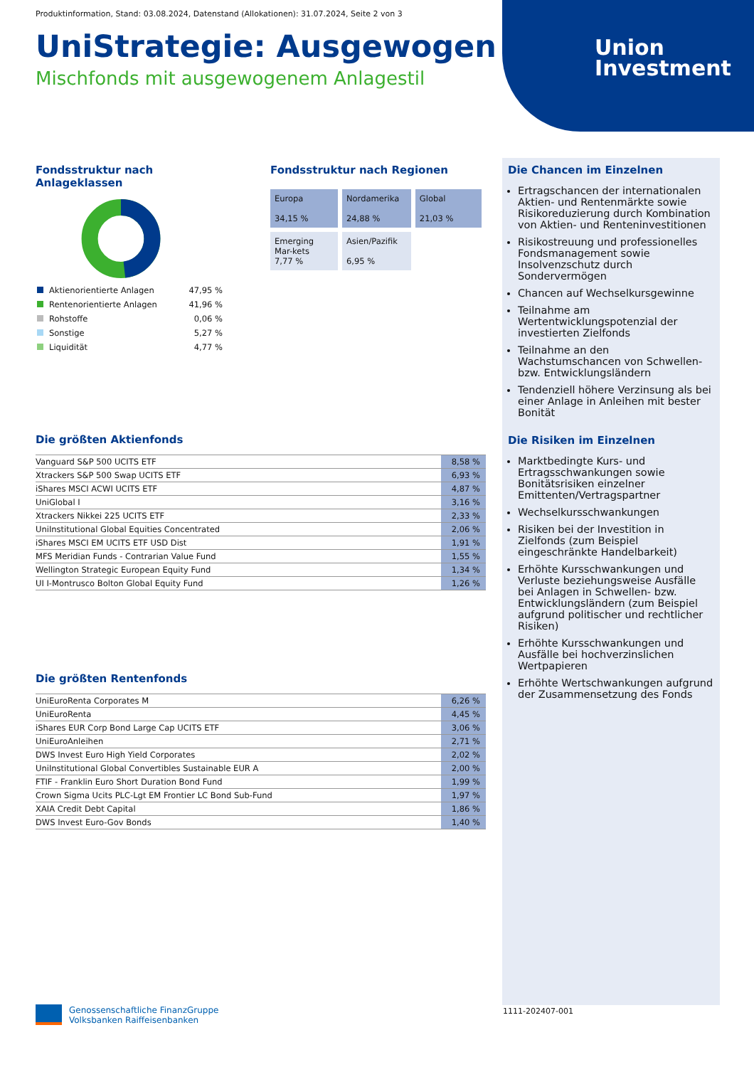Produktinformation, Stand: 03.08.2024, Datenstand (Allokationen): 31.07.2024, Seite 2 von 3
UniStrategie: Ausgewogen
Mischfonds mit ausgewogenem Anlagestil
Union
Investment
Fondsstruktur nach Anlageklassen
| Aktienorientierte Anlagen | 47,95 % |
| Rentenorientierte Anlagen | 41,96 % |
| Rohstoffe | 0,06 % |
| Sonstige | 5,27 % |
| Liquidität | 4,77 % |
Fondsstruktur nach Regionen
| Europa 34,15 % | Nordamerika 24,88 % | Global 21,03 % |
| Emerging Mar-kets 7,77 % | Asien/Pazifik 6,95 % | |
Die größten Aktienfonds
| Vanguard S&P 500 UCITS ETF | 8,58 % |
| Xtrackers S&P 500 Swap UCITS ETF | 6,93 % |
| iShares MSCI ACWI UCITS ETF | 4,87 % |
| UniGlobal I | 3,16 % |
| Xtrackers Nikkei 225 UCITS ETF | 2,33 % |
| UniInstitutional Global Equities Concentrated | 2,06 % |
| iShares MSCI EM UCITS ETF USD Dist | 1,91 % |
| MFS Meridian Funds - Contrarian Value Fund | 1,55 % |
| Wellington Strategic European Equity Fund | 1,34 % |
| UI I-Montrusco Bolton Global Equity Fund | 1,26 % |
Die größten Rentenfonds
| UniEuroRenta Corporates M | 6,26 % |
| UniEuroRenta | 4,45 % |
| iShares EUR Corp Bond Large Cap UCITS ETF | 3,06 % |
| UniEuroAnleihen | 2,71 % |
| DWS Invest Euro High Yield Corporates | 2,02 % |
| UniInstitutional Global Convertibles Sustainable EUR A | 2,00 % |
| FTIF - Franklin Euro Short Duration Bond Fund | 1,99 % |
| Crown Sigma Ucits PLC-Lgt EM Frontier LC Bond Sub-Fund | 1,97 % |
| XAIA Credit Debt Capital | 1,86 % |
| DWS Invest Euro-Gov Bonds | 1,40 % |
Die Chancen im Einzelnen
Ertragschancen der internationalen Aktien- und Rentenmärkte sowie Risikoreduzierung durch Kombination von Aktien- und Renteninvestitionen
Risikostreuung und professionelles Fondsmanagement sowie Insolvenzschutz durch Sondervermögen
Chancen auf Wechselkursgewinne
Teilnahme am Wertentwicklungspotenzial der investierten Zielfonds
Teilnahme an den Wachstumschancen von Schwellen- bzw. Entwicklungsländern
Tendenziell höhere Verzinsung als bei einer Anlage in Anleihen mit bester Bonität
Die Risiken im Einzelnen
Marktbedingte Kurs- und Ertragsschwankungen sowie Bonitätsrisiken einzelner Emittenten/Vertragspartner
Wechselkursschwankungen
Risiken bei der Investition in Zielfonds (zum Beispiel eingeschränkte Handelbarkeit)
Erhöhte Kursschwankungen und Verluste beziehungsweise Ausfälle bei Anlagen in Schwellen- bzw. Entwicklungsländern (zum Beispiel aufgrund politischer und rechtlicher Risiken)
Erhöhte Kursschwankungen und Ausfälle bei hochverzinslichen Wertpapieren
Erhöhte Wertschwankungen aufgrund der Zusammensetzung des Fonds
Genossenschaftliche FinanzGruppe
Volksbanken Raiffeisenbanken
1111-202407-001